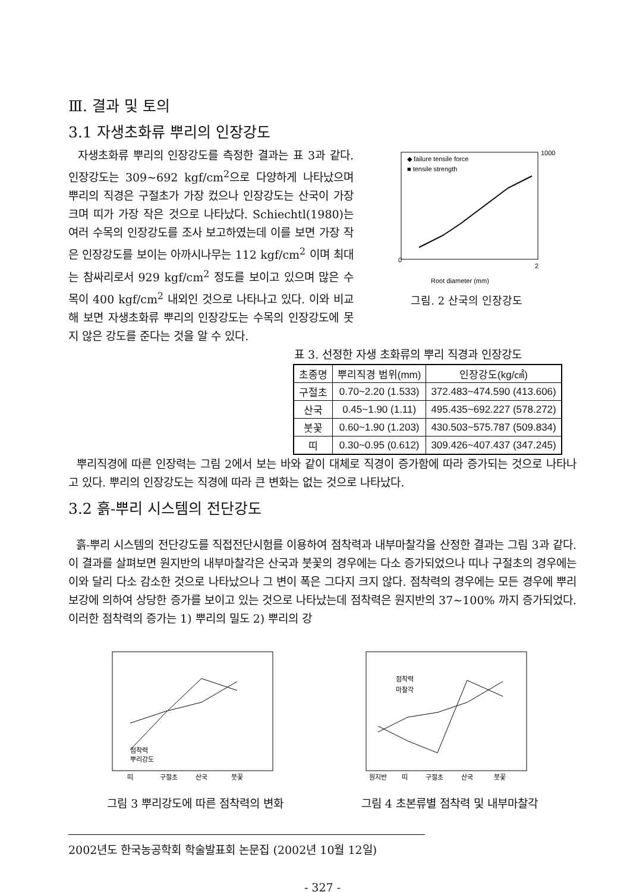Ⅲ. 결과 및 토의
3.1 자생초화류 뿌리의 인장강도
자생초화류 뿌리의 인장강도를 측정한 결과는 표 3과 같다. 인장강도는 309~692 kgf/cm<sup>2</sup>으로 다양하게 나타났으며 뿌리의 직경은 구절초가 가장 컸으나 인장강도는 산국이 가장 크며 띠가 가장 작은 것으로 나타났다. Schiechtl(1980)는 여러 수목의 인장강도를 조사 보고하였는데 이를 보면 가장 작은 인장강도를 보이는 아까시나무는 112 kgf/cm<sup>2</sup> 이며 최대는 참싸리로서 929 kgf/cm<sup>2</sup> 정도를 보이고 있으며 많은 수목이 400 kgf/cm<sup>2</sup> 내외인 것으로 나타나고 있다. 이와 비교해 보면 자생초화류 뿌리의 인장강도는 수목의 인장강도에 못지 않은 강도를 준다는 것을 알 수 있다.
◆ failure tensile force
■ tensile strength
0
2
1000
Root diameter (mm)
그림. 2 산국의 인장강도
표 3. 선정한 자생 초화류의 뿌리 직경과 인장강도
| 초종명 | 뿌리직경 범위(mm) | 인장강도(kg/㎠) |
| --- | --- | --- |
| 구절초 | 0.70~2.20 (1.533) | 372.483~474.590 (413.606) |
| 산국 | 0.45~1.90 (1.11) | 495.435~692.227 (578.272) |
| 붓꽃 | 0.60~1.90 (1.203) | 430.503~575.787 (509.834) |
| 띠 | 0.30~0.95 (0.612) | 309.426~407.437 (347.245) |
뿌리직경에 따른 인장력는 그림 2에서 보는 바와 같이 대체로 직경이 증가함에 따라 증가되는 것으로 나타나고 있다. 뿌리의 인장강도는 직경에 따라 큰 변화는 없는 것으로 나타났다.
3.2 흙-뿌리 시스템의 전단강도
흙-뿌리 시스템의 전단강도를 직접전단시험를 이용하여 점착력과 내부마찰각을 산정한 결과는 그림 3과 같다. 이 결과를 살펴보면 원지반의 내부마찰각은 산국과 붓꽃의 경우에는 다소 증가되었으나 띠나 구절초의 경우에는 이와 달리 다소 감소한 것으로 나타났으나 그 변이 폭은 그다지 크지 않다. 점착력의 경우에는 모든 경우에 뿌리보강에 의하여 상당한 증가를 보이고 있는 것으로 나타났는데 점착력은 원지반의 37~100% 까지 증가되었다. 이러한 점착력의 증가는 1) 뿌리의 밀도 2) 뿌리의 강
점착력
뿌리강도
띠
구절초
산국
붓꽃
점착력
마찰각
원지반
띠
구절초
산국
붓꽃
그림 3 뿌리강도에 따른 점착력의 변화 그림 4 초본류별 점착력 및 내부마찰각
2002년도 한국농공학회 학술발표회 논문집 (2002년 10월 12일)
- 327 -